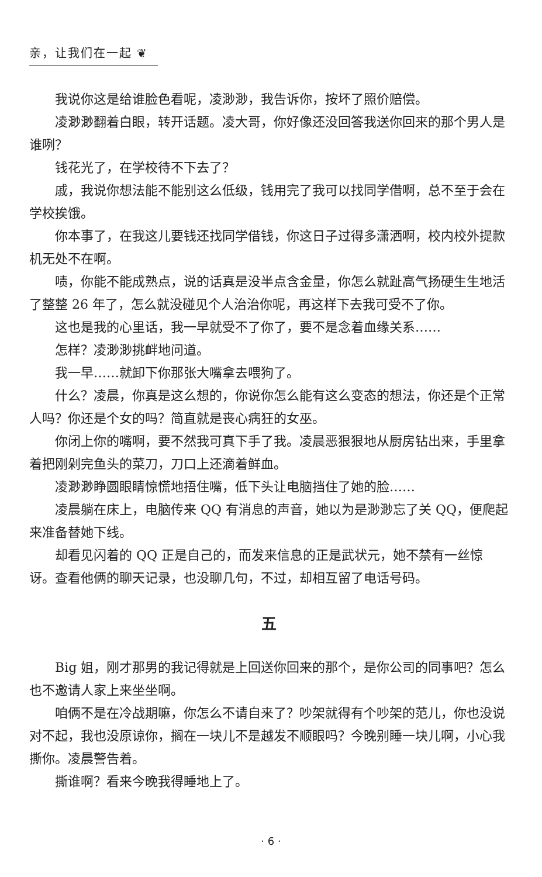亲，让我们在一起 ❦
我说你这是给谁脸色看呢，凌渺渺，我告诉你，按坏了照价赔偿。
凌渺渺翻着白眼，转开话题。凌大哥，你好像还没回答我送你回来的那个男人是谁咧？
钱花光了，在学校待不下去了？
戚，我说你想法能不能别这么低级，钱用完了我可以找同学借啊，总不至于会在学校挨饿。
你本事了，在我这儿要钱还找同学借钱，你这日子过得多潇洒啊，校内校外提款机无处不在啊。
啧，你能不能成熟点，说的话真是没半点含金量，你怎么就趾高气扬硬生生地活了整整 26 年了，怎么就没碰见个人治治你呢，再这样下去我可受不了你。
这也是我的心里话，我一早就受不了你了，要不是念着血缘关系……
怎样？凌渺渺挑衅地问道。
我一早……就卸下你那张大嘴拿去喂狗了。
什么？凌晨，你真是这么想的，你说你怎么能有这么变态的想法，你还是个正常人吗？你还是个女的吗？简直就是丧心病狂的女巫。
你闭上你的嘴啊，要不然我可真下手了我。凌晨恶狠狠地从厨房钻出来，手里拿着把刚剁完鱼头的菜刀，刀口上还滴着鲜血。
凌渺渺睁圆眼睛惊慌地捂住嘴，低下头让电脑挡住了她的脸……
凌晨躺在床上，电脑传来 QQ 有消息的声音，她以为是渺渺忘了关 QQ，便爬起来准备替她下线。
却看见闪着的 QQ 正是自己的，而发来信息的正是武状元，她不禁有一丝惊讶。查看他俩的聊天记录，也没聊几句，不过，却相互留了电话号码。
五
Big 姐，刚才那男的我记得就是上回送你回来的那个，是你公司的同事吧？怎么也不邀请人家上来坐坐啊。
咱俩不是在冷战期嘛，你怎么不请自来了？吵架就得有个吵架的范儿，你也没说对不起，我也没原谅你，搁在一块儿不是越发不顺眼吗？今晚别睡一块儿啊，小心我撕你。凌晨警告着。
撕谁啊？看来今晚我得睡地上了。
· 6 ·